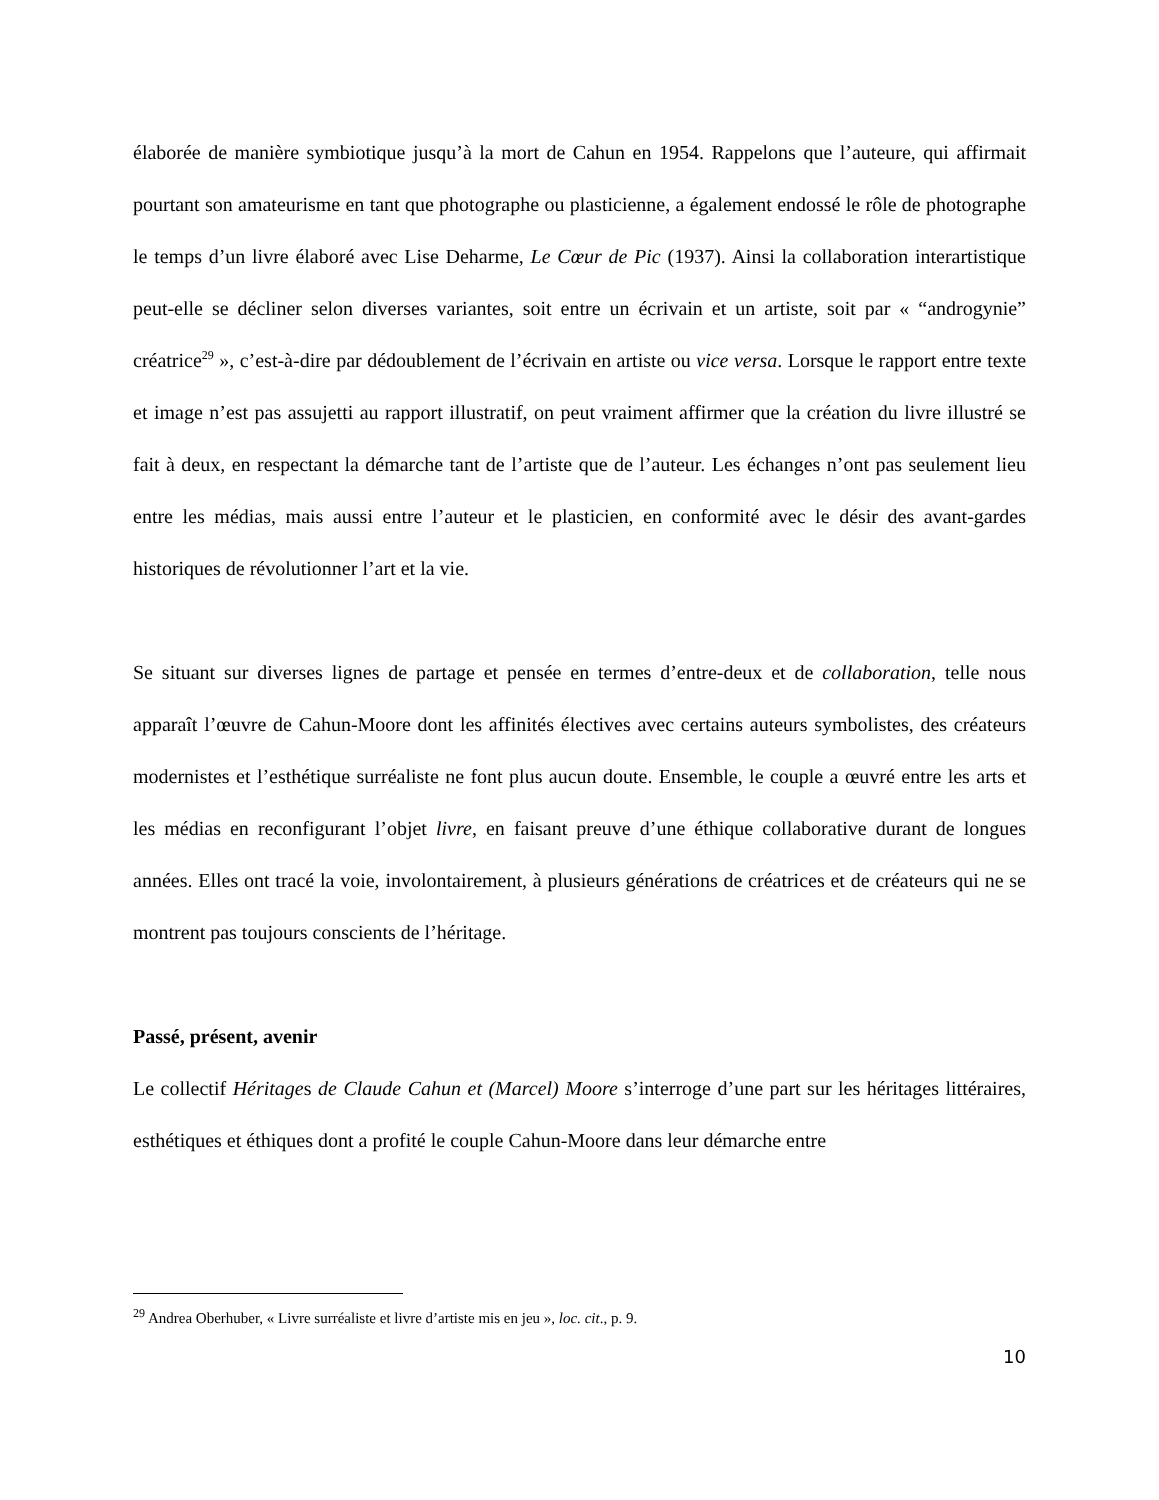élaborée de manière symbiotique jusqu’à la mort de Cahun en 1954. Rappelons que l’auteure, qui affirmait pourtant son amateurisme en tant que photographe ou plasticienne, a également endossé le rôle de photographe le temps d’un livre élaboré avec Lise Deharme, Le Cœur de Pic (1937). Ainsi la collaboration interartistique peut-elle se décliner selon diverses variantes, soit entre un écrivain et un artiste, soit par « “androgynie” créatrice<sup>29</sup> », c’est-à-dire par dédoublement de l’écrivain en artiste ou vice versa. Lorsque le rapport entre texte et image n’est pas assujetti au rapport illustratif, on peut vraiment affirmer que la création du livre illustré se fait à deux, en respectant la démarche tant de l’artiste que de l’auteur. Les échanges n’ont pas seulement lieu entre les médias, mais aussi entre l’auteur et le plasticien, en conformité avec le désir des avant-gardes historiques de révolutionner l’art et la vie.
Se situant sur diverses lignes de partage et pensée en termes d’entre-deux et de collaboration, telle nous apparaît l’œuvre de Cahun-Moore dont les affinités électives avec certains auteurs symbolistes, des créateurs modernistes et l’esthétique surréaliste ne font plus aucun doute. Ensemble, le couple a œuvré entre les arts et les médias en reconfigurant l’objet livre, en faisant preuve d’une éthique collaborative durant de longues années. Elles ont tracé la voie, involontairement, à plusieurs générations de créatrices et de créateurs qui ne se montrent pas toujours conscients de l’héritage.
Passé, présent, avenir
Le collectif Héritages de Claude Cahun et (Marcel) Moore s’interroge d’une part sur les héritages littéraires, esthétiques et éthiques dont a profité le couple Cahun-Moore dans leur démarche entre
<sup>29</sup> Andrea Oberhuber, « Livre surréaliste et livre d’artiste mis en jeu », loc. cit., p. 9.
10